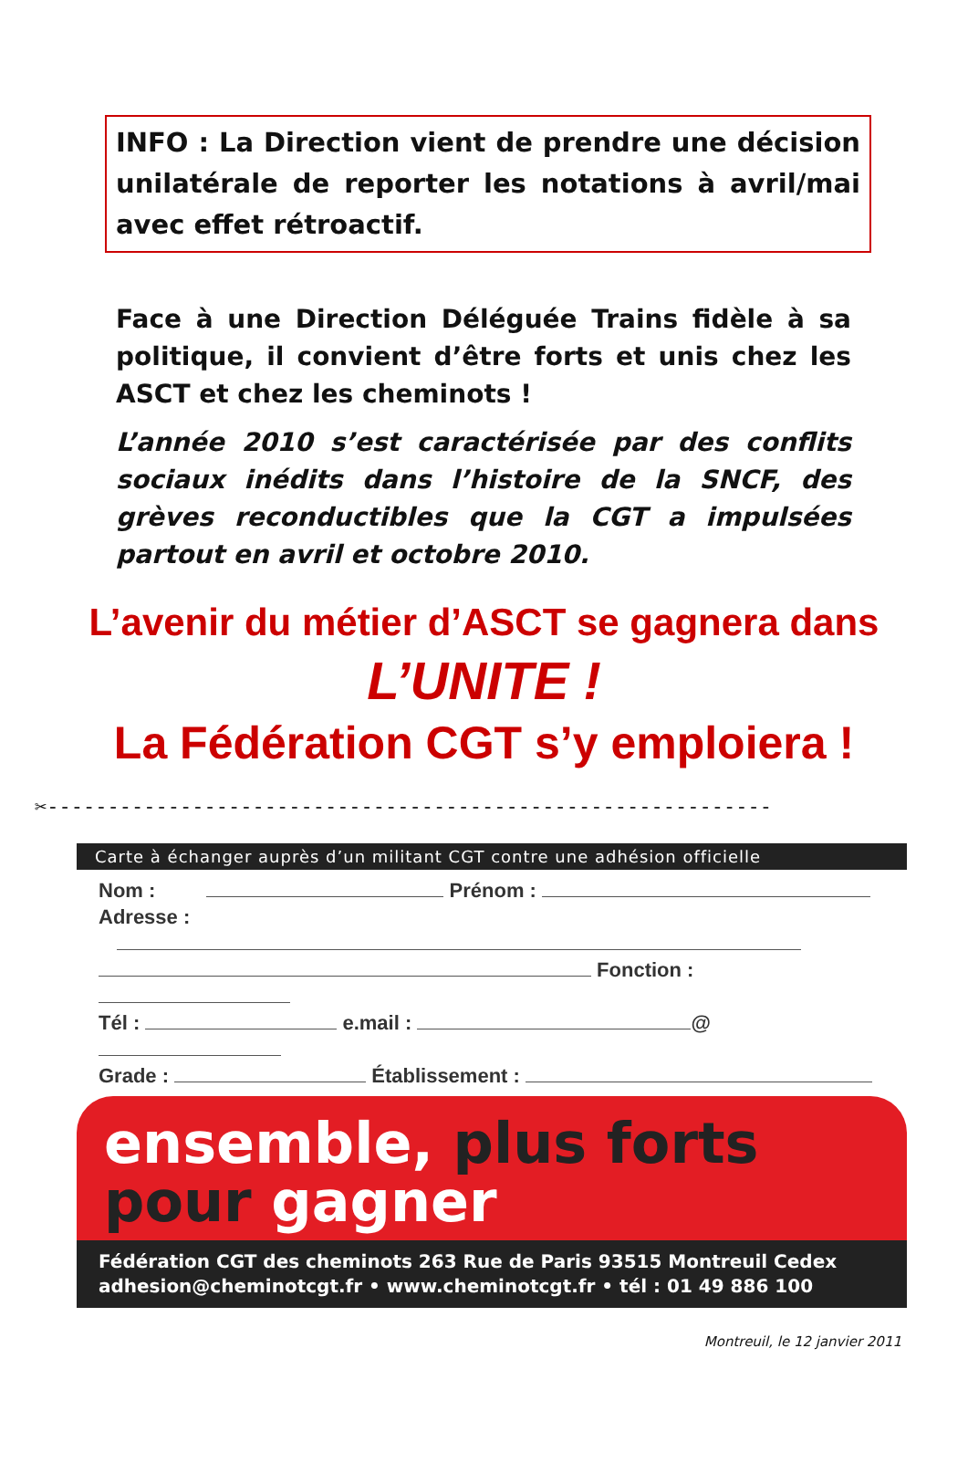INFO : La Direction vient de prendre une décision unilatérale de reporter les notations à avril/mai avec effet rétroactif.
Face à une Direction Déléguée Trains fidèle à sa politique, il convient d’être forts et unis chez les ASCT et chez les cheminots !
L’année 2010 s’est caractérisée par des conflits sociaux inédits dans l’histoire de la SNCF, des grèves reconductibles que la CGT a impulsées partout en avril et octobre 2010.
L’avenir du métier d’ASCT se gagnera dans
L’UNITE !
La Fédération CGT s’y emploiera !
✂------------------------------------------------------------
Carte à échanger auprès d’un militant CGT contre une adhésion officielle
Nom : Prénom :
Adresse :
Fonction :
Tél : e.mail : @
Grade : Établissement :
ensemble, plus forts
pour gagner
Fédération CGT des cheminots 263 Rue de Paris 93515 Montreuil Cedex
adhesion@cheminotcgt.fr • www.cheminotcgt.fr • tél : 01 49 886 100
Montreuil, le 12 janvier 2011